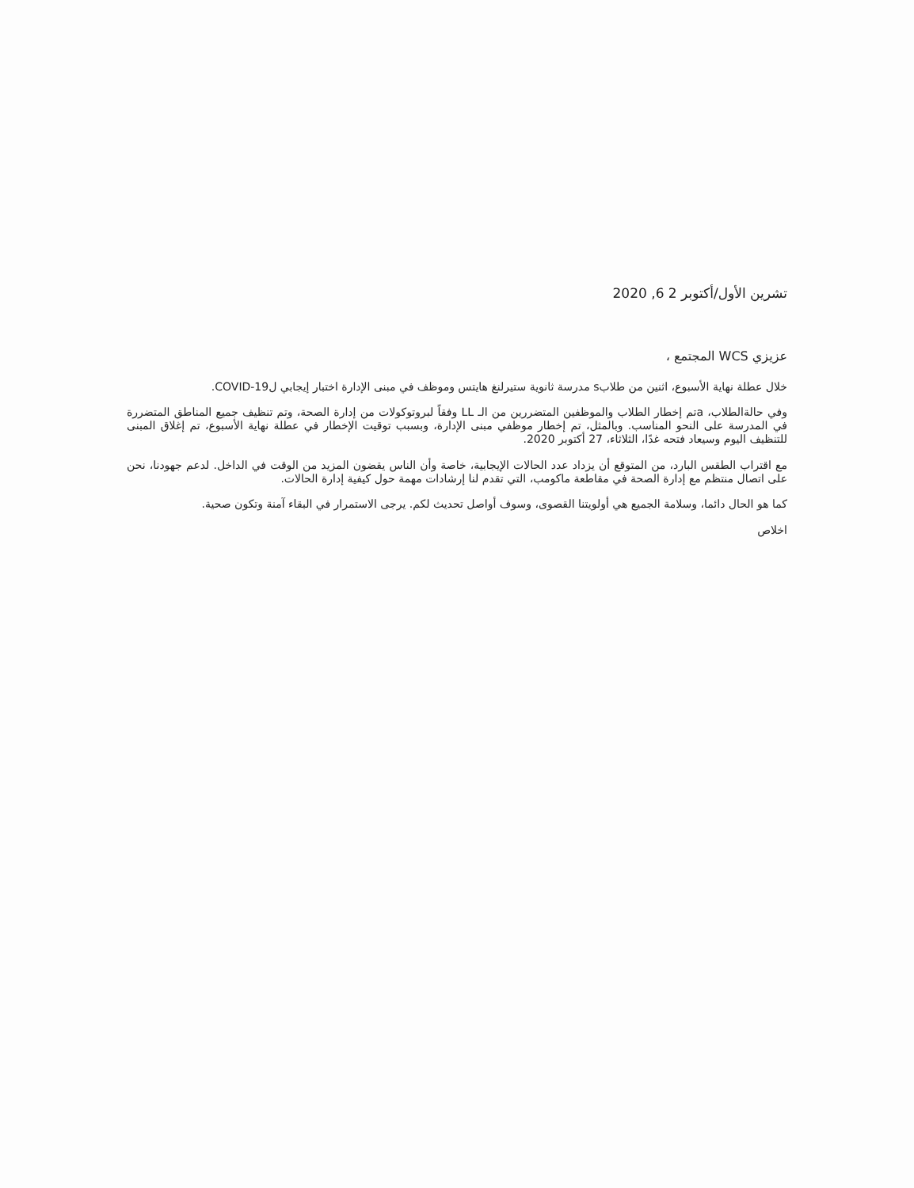تشرين الأول/أكتوبر 2 6, 2020
عزيزي WCS المجتمع ،
خلال عطلة نهاية الأسبوع، اثنين من طلابs مدرسة ثانوية ستيرلنغ هايتس وموظف في مبنى الإدارة اختبار إيجابي لCOVID-19.
وفي حالةالطلاب، aتم إخطار الطلاب والموظفين المتضررين من الـ LL وفقاً لبروتوكولات من إدارة الصحة، وتم تنظيف جميع المناطق المتضررة في المدرسة على النحو المناسب. وبالمثل، تم إخطار موظفي مبنى الإدارة، وبسبب توقيت الإخطار في عطلة نهاية الأسبوع، تم إغلاق المبنى للتنظيف اليوم وسيعاد فتحه غدًا، الثلاثاء، 27 أكتوبر 2020.
مع اقتراب الطقس البارد، من المتوقع أن يزداد عدد الحالات الإيجابية، خاصة وأن الناس يقضون المزيد من الوقت في الداخل. لدعم جهودنا، نحن على اتصال منتظم مع إدارة الصحة في مقاطعة ماكومب، التي تقدم لنا إرشادات مهمة حول كيفية إدارة الحالات.
كما هو الحال دائما، وسلامة الجميع هي أولويتنا القصوى، وسوف أواصل تحديث لكم. يرجى الاستمرار في البقاء آمنة وتكون صحية.
اخلاص